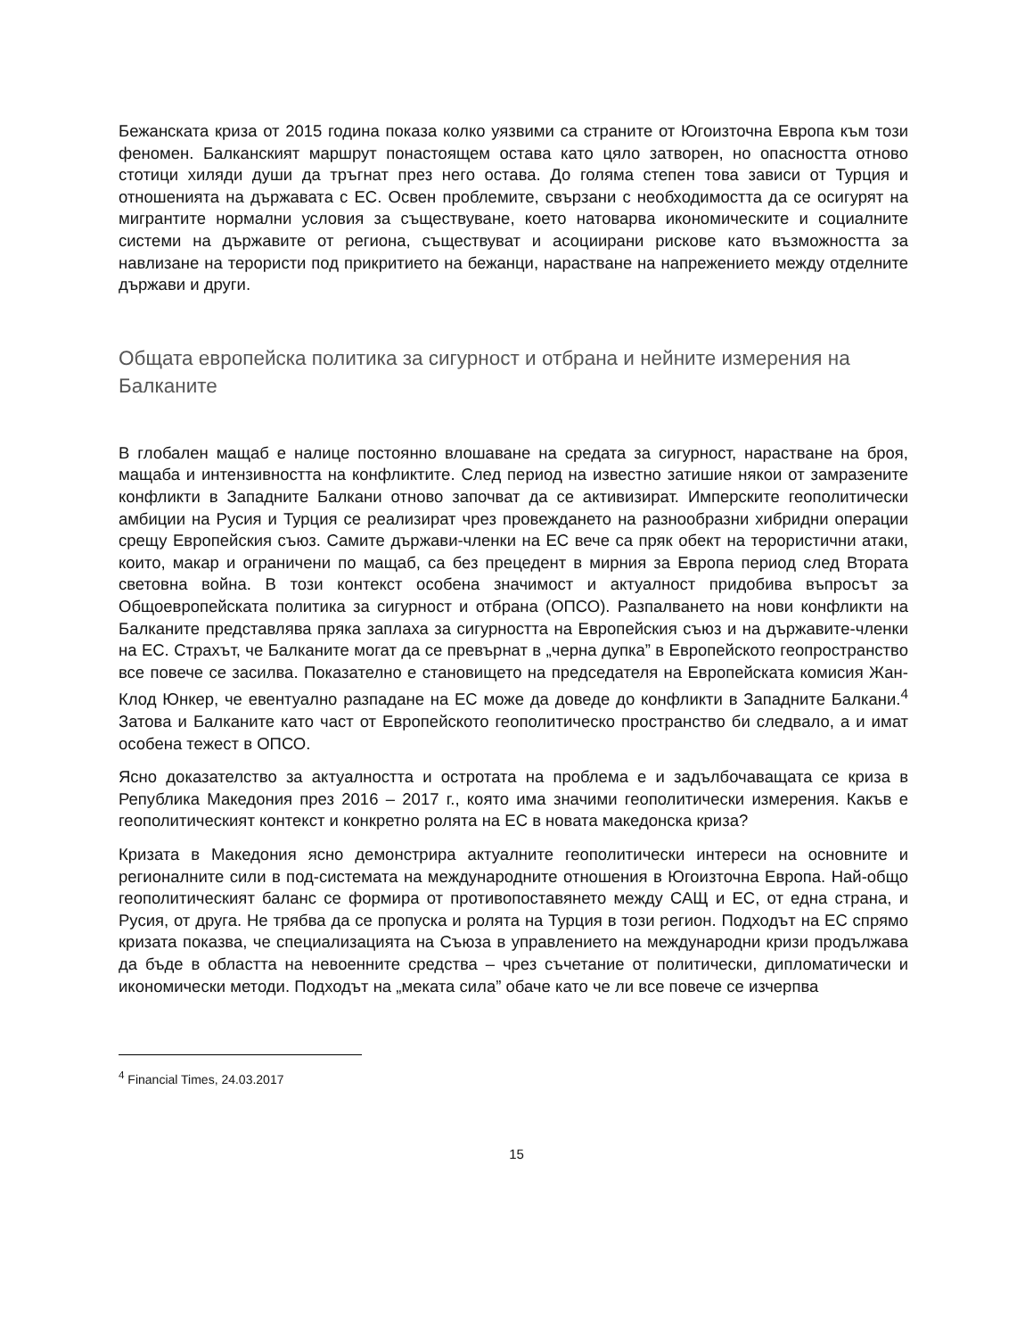Бежанската криза от 2015 година показа колко уязвими са страните от Югоизточна Европа към този феномен. Балканският маршрут понастоящем остава като цяло затворен, но опасността отново стотици хиляди души да тръгнат през него остава. До голяма степен това зависи от Турция и отношенията на държавата с ЕС. Освен проблемите, свързани с необходимостта да се осигурят на мигрантите нормални условия за съществуване, което натоварва икономическите и социалните системи на държавите от региона, съществуват и асоциирани рискове като възможността за навлизане на терористи под прикритието на бежанци, нарастване на напрежението между отделните държави и други.
Общата европейска политика за сигурност и отбрана и нейните измерения на Балканите
В глобален мащаб е налице постоянно влошаване на средата за сигурност, нарастване на броя, мащаба и интензивността на конфликтите. След период на известно затишие някои от замразените конфликти в Западните Балкани отново започват да се активизират. Имперските геополитически амбиции на Русия и Турция се реализират чрез провеждането на разнообразни хибридни операции срещу Европейския съюз. Самите държави-членки на ЕС вече са пряк обект на терористични атаки, които, макар и ограничени по мащаб, са без прецедент в мирния за Европа период след Втората световна война. В този контекст особена значимост и актуалност придобива въпросът за Общоевропейската политика за сигурност и отбрана (ОПСО). Разпалването на нови конфликти на Балканите представлява пряка заплаха за сигурността на Европейския съюз и на държавите-членки на ЕС. Страхът, че Балканите могат да се превърнат в „черна дупка” в Европейското геопространство все повече се засилва. Показателно е становището на председателя на Европейската комисия Жан-Клод Юнкер, че евентуално разпадане на ЕС може да доведе до конфликти в Западните Балкани.<sup>4</sup> Затова и Балканите като част от Европейското геополитическо пространство би следвало, а и имат особена тежест в ОПСО.
Ясно доказателство за актуалността и остротата на проблема е и задълбочаващата се криза в Република Македония през 2016 – 2017 г., която има значими геополитически измерения. Какъв е геополитическият контекст и конкретно ролята на ЕС в новата македонска криза?
Кризата в Македония ясно демонстрира актуалните геополитически интереси на основните и регионалните сили в под-системата на международните отношения в Югоизточна Европа. Най-общо геополитическият баланс се формира от противопоставянето между САЩ и ЕС, от една страна, и Русия, от друга. Не трябва да се пропуска и ролята на Турция в този регион. Подходът на ЕС спрямо кризата показва, че специализацията на Съюза в управлението на международни кризи продължава да бъде в областта на невоенните средства – чрез съчетание от политически, дипломатически и икономически методи. Подходът на „меката сила” обаче като че ли все повече се изчерпва
<sup>4</sup> Financial Times, 24.03.2017
15